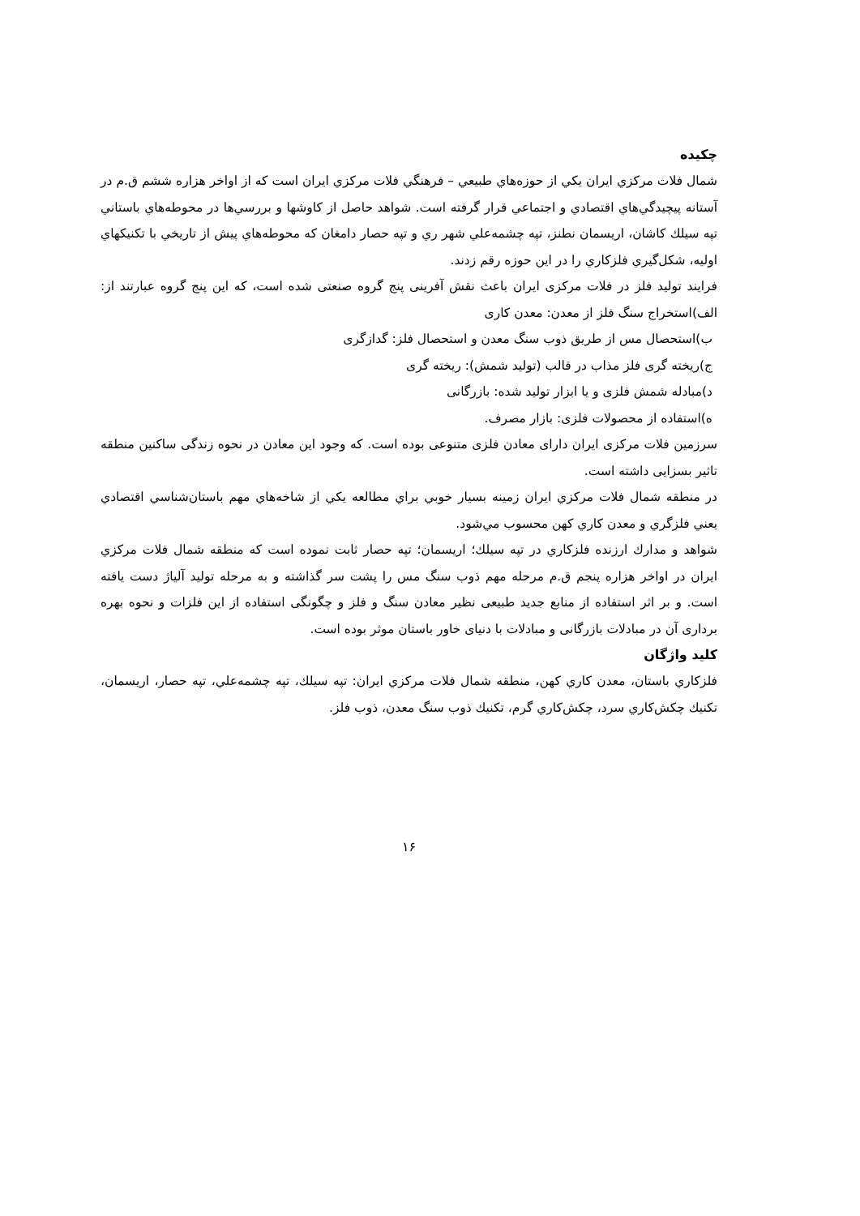چکیده
شمال فلات مركزي ايران يكي از حوزه‌هاي طبيعي – فرهنگي فلات مركزي ايران است كه از اواخر هزاره ششم ق.م در آستانه پيچيدگي‌هاي اقتصادي و اجتماعي قرار گرفته است. شواهد حاصل از كاوشها و بررسي‌ها در محوطه‌هاي باستاني تپه سيلك كاشان، اريسمان نطنز، تپه چشمه‌علي شهر ري و تپه حصار دامغان كه محوطه‌هاي پيش از تاريخي با تكنيكهاي اوليه، شكل‌گيري فلزكاري را در اين حوزه رقم زدند.
فرایند تولید فلز در فلات مرکزی ایران باعث نقش آفرینی پنج گروه صنعتی شده است، که این پنج گروه عبارتند از: الف)استخراج سنگ فلز از معدن: معدن کاری
ب)استحصال مس از طریق ذوب سنگ معدن و استحصال فلز: گدازگری
ج)ریخته گری فلز مذاب در قالب (تولید شمش): ریخته گری
د)مبادله شمش فلزی و یا ابزار تولید شده: بازرگانی
ه)استفاده از محصولات فلزی: بازار مصرف.
سرزمین فلات مرکزی ایران دارای معادن فلزی متنوعی بوده است. که وجود این معادن در نحوه زندگی ساکنین منطقه تاثیر بسزایی داشته است.
در منطقه شمال فلات مركزي ايران زمينه بسيار خوبي براي مطالعه يكي از شاخه‌هاي مهم باستان‌شناسي اقتصادي يعني فلزگري و معدن كاري كهن محسوب مي‌شود.
شواهد و مدارك ارزنده فلزكاري در تپه سيلك؛ اريسمان؛ تپه حصار ثابت نموده است كه منطقه شمال فلات مركزي ايران در اواخر هزاره پنجم ق.م مرحله مهم ذوب سنگ مس را پشت سر گذاشته و به مرحله توليد آلياژ دست يافته است. و بر اثر استفاده از منابع جدید طبیعی نظیر معادن سنگ و فلز و چگونگی استفاده از این فلزات و نحوه بهره برداری آن در مبادلات بازرگانی و مبادلات با دنیای خاور باستان موثر بوده است.
کلید واژگان
فلزكاري باستان، معدن كاري كهن، منطقه شمال فلات مركزي ايران: تپه سيلك، تپه چشمه‌علي، تپه حصار، اريسمان، تكنيك چكش‌كاري سرد، چكش‌كاري گرم، تكنيك ذوب سنگ معدن، ذوب فلز.
۱۶